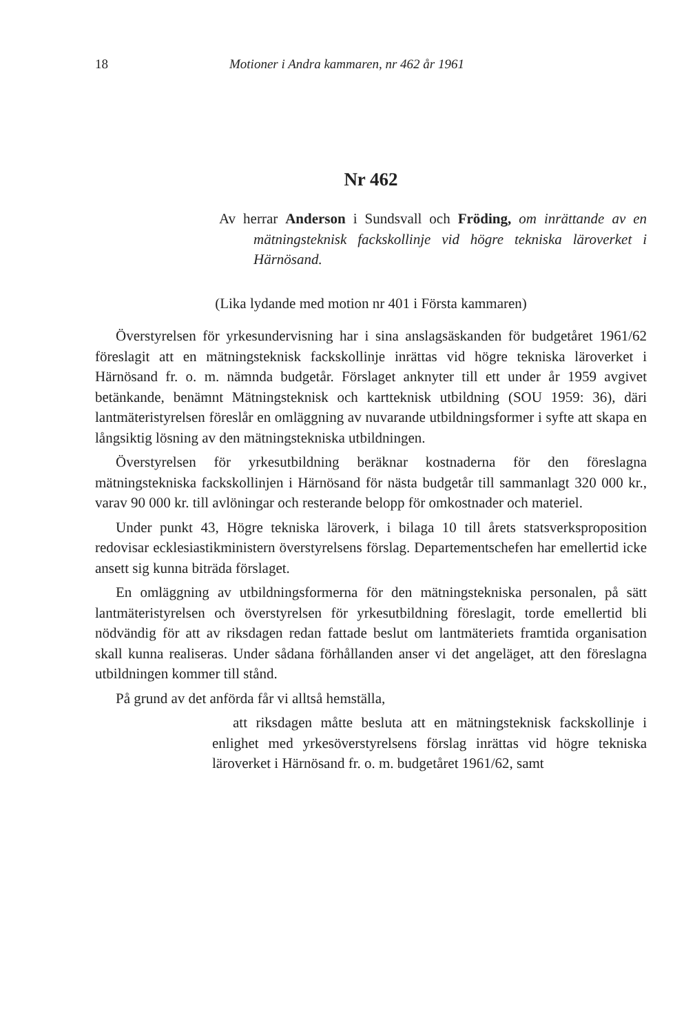18 Motioner i Andra kammaren, nr 462 år 1961
Nr 462
Av herrar Anderson i Sundsvall och Fröding, om inrättande av en mätningsteknisk fackskollinje vid högre tekniska läroverket i Härnösand.
(Lika lydande med motion nr 401 i Första kammaren)
Överstyrelsen för yrkesundervisning har i sina anslagsäskanden för budgetåret 1961/62 föreslagit att en mätningsteknisk fackskollinje inrättas vid högre tekniska läroverket i Härnösand fr. o. m. nämnda budgetår. Förslaget anknyter till ett under år 1959 avgivet betänkande, benämnt Mätningsteknisk och kartteknisk utbildning (SOU 1959: 36), däri lantmäteristyrelsen föreslår en omläggning av nuvarande utbildningsformer i syfte att skapa en långsiktig lösning av den mätningstekniska utbildningen.
Överstyrelsen för yrkesutbildning beräknar kostnaderna för den föreslagna mätningstekniska fackskollinjen i Härnösand för nästa budgetår till sammanlagt 320 000 kr., varav 90 000 kr. till avlöningar och resterande belopp för omkostnader och materiel.
Under punkt 43, Högre tekniska läroverk, i bilaga 10 till årets statsverksproposition redovisar ecklesiastikministern överstyrelsens förslag. Departementschefen har emellertid icke ansett sig kunna biträda förslaget.
En omläggning av utbildningsformerna för den mätningstekniska personalen, på sätt lantmäteristyrelsen och överstyrelsen för yrkesutbildning föreslagit, torde emellertid bli nödvändig för att av riksdagen redan fattade beslut om lantmäteriets framtida organisation skall kunna realiseras. Under sådana förhållanden anser vi det angeläget, att den föreslagna utbildningen kommer till stånd.
På grund av det anförda får vi alltså hemställa,
att riksdagen måtte besluta att en mätningsteknisk fackskollinje i enlighet med yrkesöverstyrelsens förslag inrättas vid högre tekniska läroverket i Härnösand fr. o. m. budgetåret 1961/62, samt